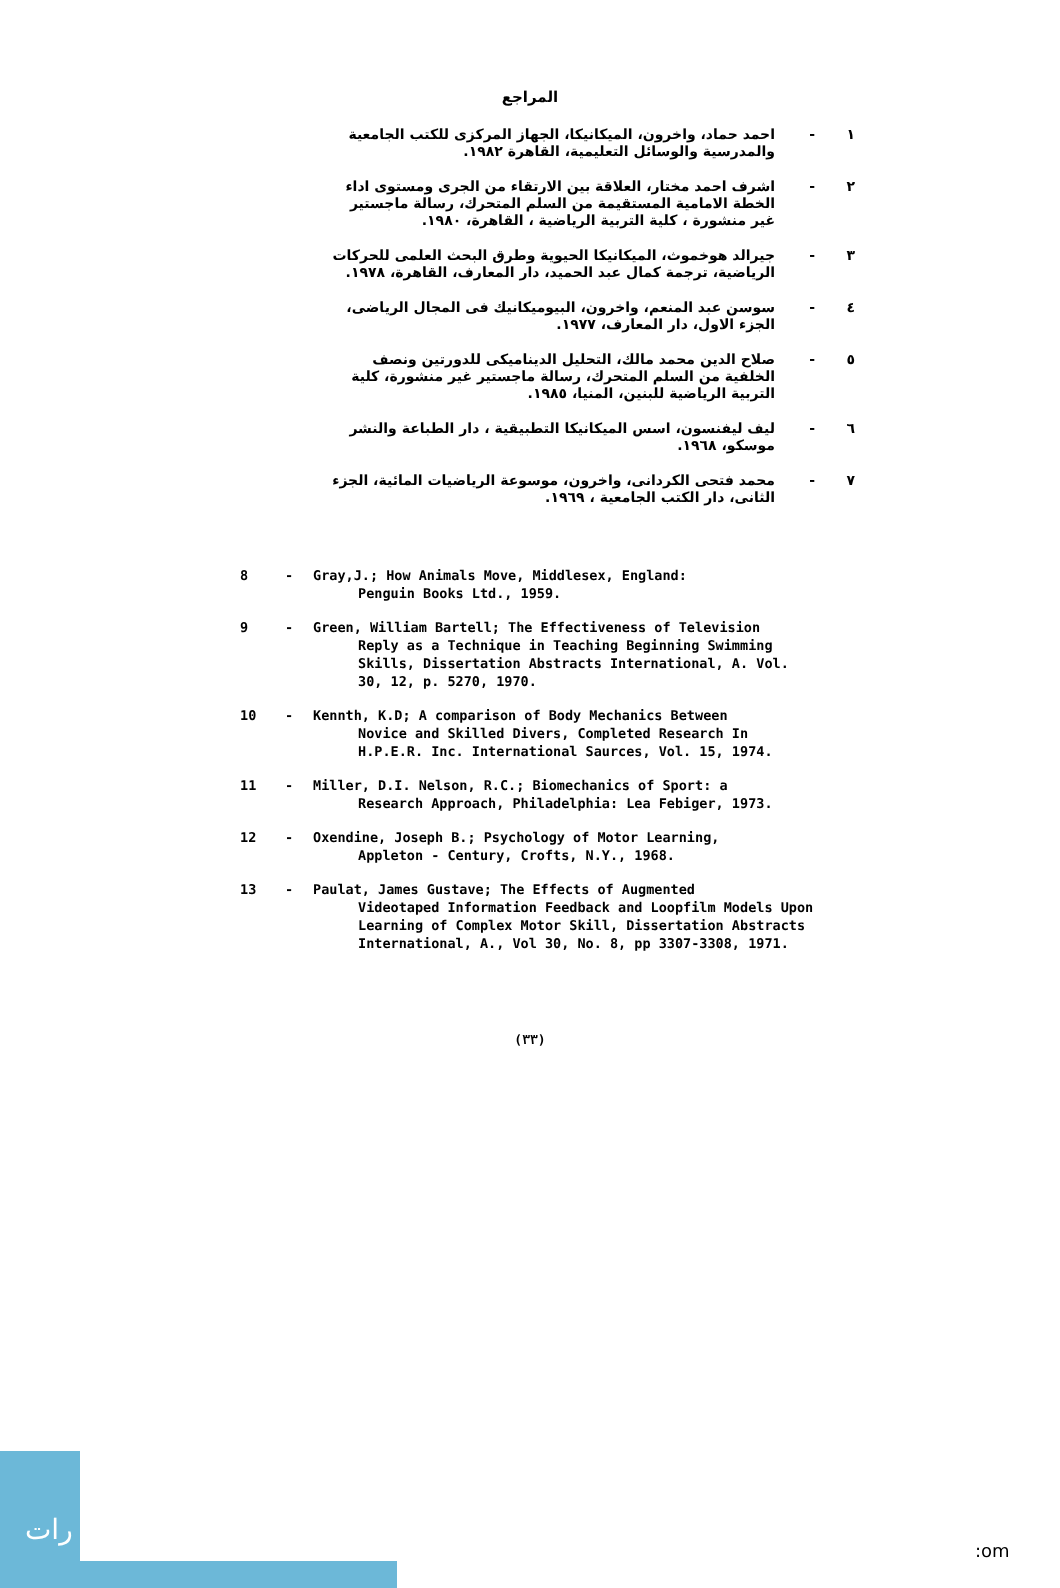المراجع
١ - احمد حماد، واخرون، الميكانيكا، الجهاز المركزى للكتب الجامعية والمدرسية والوسائل التعليمية، القاهرة ١٩٨٢.
٢ - اشرف احمد مختار، العلاقة بين الارتقاء من الجرى ومستوى اداء الخطة الامامية المستقيمة من السلم المتحرك، رسالة ماجستير غير منشورة ، كلية التربية الرياضية ، القاهرة، ١٩٨٠.
٣ - جيرالد هوخموث، الميكانيكا الحيوية وطرق البحث العلمى للحركات الرياضية، ترجمة كمال عبد الحميد، دار المعارف، القاهرة، ١٩٧٨.
٤ - سوسن عبد المنعم، واخرون، البيوميكانيك فى المجال الرياضى، الجزء الاول، دار المعارف، ١٩٧٧.
٥ - صلاح الدين محمد مالك، التحليل الديناميكى للدورتين ونصف الخلفية من السلم المتحرك، رسالة ماجستير غير منشورة، كلية التربية الرياضية للبنين، المنيا، ١٩٨٥.
٦ - ليف ليفنسون، اسس الميكانيكا التطبيقية ، دار الطباعة والنشر موسكو، ١٩٦٨.
٧ - محمد فتحى الكردانى، واخرون، موسوعة الرياضيات المائية، الجزء الثانى، دار الكتب الجامعية ، ١٩٦٩.
8 - Gray,J.; How Animals Move, Middlesex, England:
Penguin Books Ltd., 1959.
9 - Green, William Bartell; The Effectiveness of Television
Reply as a Technique in Teaching Beginning Swimming Skills, Dissertation Abstracts International, A. Vol. 30, 12, p. 5270, 1970.
10 - Kennth, K.D; A comparison of Body Mechanics Between
Novice and Skilled Divers, Completed Research In H.P.E.R. Inc. International Saurces, Vol. 15, 1974.
11 - Miller, D.I. Nelson, R.C.; Biomechanics of Sport: a
Research Approach, Philadelphia: Lea Febiger, 1973.
12 - Oxendine, Joseph B.; Psychology of Motor Learning,
Appleton - Century, Crofts, N.Y., 1968.
13 - Paulat, James Gustave; The Effects of Augmented
Videotaped Information Feedback and Loopfilm Models Upon Learning of Complex Motor Skill, Dissertation Abstracts International, A., Vol 30, No. 8, pp 3307-3308, 1971.
(٣٣)
رات
:om